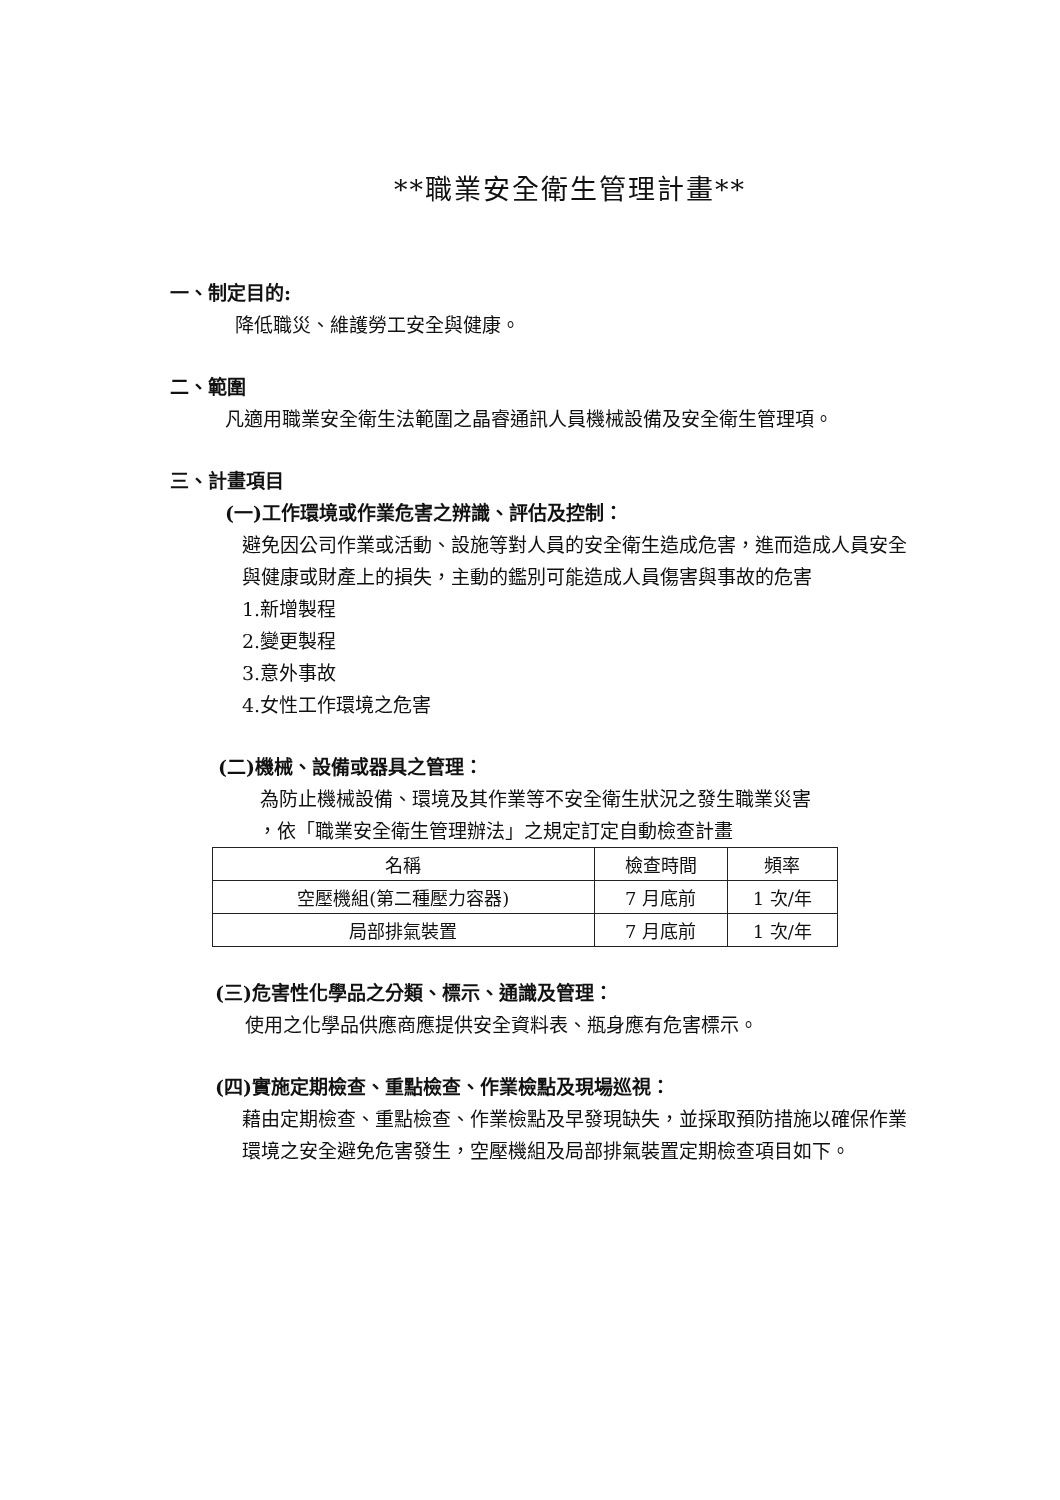**職業安全衛生管理計畫**
一、制定目的:
降低職災、維護勞工安全與健康。
二、範圍
凡適用職業安全衛生法範圍之晶睿通訊人員機械設備及安全衛生管理項。
三、計畫項目
(一)工作環境或作業危害之辨識、評估及控制：
避免因公司作業或活動、設施等對人員的安全衛生造成危害，進而造成人員安全與健康或財產上的損失，主動的鑑別可能造成人員傷害與事故的危害
1.新增製程
2.變更製程
3.意外事故
4.女性工作環境之危害
(二)機械、設備或器具之管理：
為防止機械設備、環境及其作業等不安全衛生狀況之發生職業災害
，依「職業安全衛生管理辦法」之規定訂定自動檢查計畫
| 名稱 | 檢查時間 | 頻率 |
| --- | --- | --- |
| 空壓機組(第二種壓力容器) | 7 月底前 | 1 次/年 |
| 局部排氣裝置 | 7 月底前 | 1 次/年 |
(三)危害性化學品之分類、標示、通識及管理：
使用之化學品供應商應提供安全資料表、瓶身應有危害標示。
(四)實施定期檢查、重點檢查、作業檢點及現場巡視：
藉由定期檢查、重點檢查、作業檢點及早發現缺失，並採取預防措施以確保作業環境之安全避免危害發生，空壓機組及局部排氣裝置定期檢查項目如下。